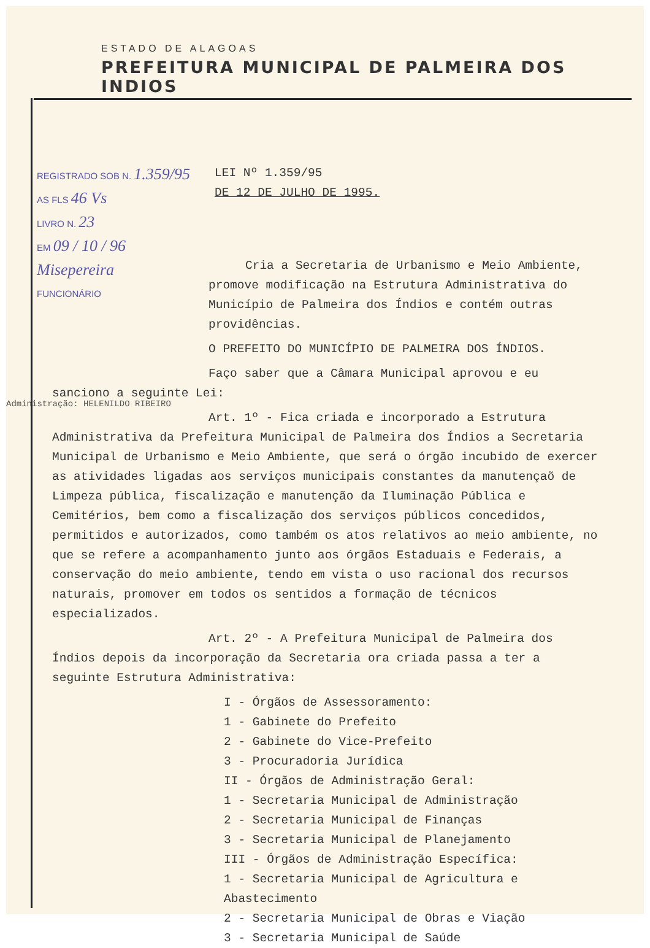ESTADO DE ALAGOAS
PREFEITURA MUNICIPAL DE PALMEIRA DOS INDIOS
REGISTRADO SOB N. 1.359/95
AS FLS 46 Vs
LIVRO N. 23
EM 09 / 10 / 96
Misepereira
FUNCIONÁRIO
LEI Nº 1.359/95
DE 12 DE JULHO DE 1995.
Cria a Secretaria de Urbanismo e Meio Ambiente, promove modificação na Estrutura Administrativa do Município de Palmeira dos Índios e contém outras providências.
O PREFEITO DO MUNICÍPIO DE PALMEIRA DOS ÍNDIOS.
Faço saber que a Câmara Municipal aprovou e eu sanciono a seguinte Lei:
Art. 1º - Fica criada e incorporado a Estrutura Administrativa da Prefeitura Municipal de Palmeira dos Índios a Secretaria Municipal de Urbanismo e Meio Ambiente, que será o órgão incubido de exercer as atividades ligadas aos serviços municipais constantes da manutençaõ de Limpeza pública, fiscalização e manutenção da Iluminação Pública e Cemitérios, bem como a fiscalização dos serviços públicos concedidos, permitidos e autorizados, como também os atos relativos ao meio ambiente, no que se refere a acompanhamento junto aos órgãos Estaduais e Federais, a conservação do meio ambiente, tendo em vista o uso racional dos recursos naturais, promover em todos os sentidos a formação de técnicos especializados.
Art. 2º - A Prefeitura Municipal de Palmeira dos Índios depois da incorporação da Secretaria ora criada passa a ter a seguinte Estrutura Administrativa:
I - Órgãos de Assessoramento:
1 - Gabinete do Prefeito
2 - Gabinete do Vice-Prefeito
3 - Procuradoria Jurídica
II - Órgãos de Administração Geral:
1 - Secretaria Municipal de Administração
2 - Secretaria Municipal de Finanças
3 - Secretaria Municipal de Planejamento
III - Órgãos de Administração Específica:
1 - Secretaria Municipal de Agricultura e Abastecimento
2 - Secretaria Municipal de Obras e Viação
3 - Secretaria Municipal de Saúde
Administração: HELENILDO RIBEIRO